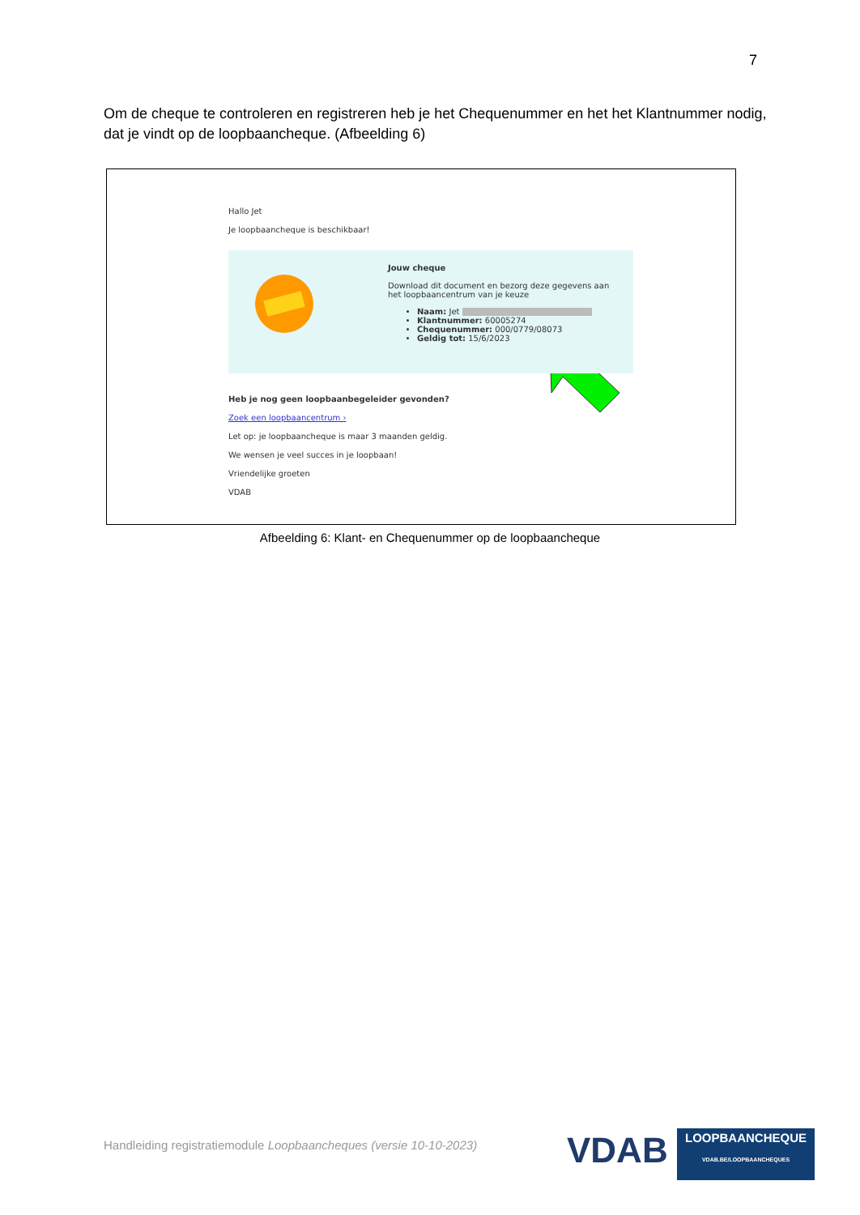7
Om de cheque te controleren en registreren heb je het Chequenummer en het het Klantnummer nodig, dat je vindt op de loopbaancheque. (Afbeelding 6)
Hallo Jet
Je loopbaancheque is beschikbaar!
Jouw cheque
Download dit document en bezorg deze gegevens aan het loopbaancentrum van je keuze
Naam: Jet
Klantnummer: 60005274
Chequenummer: 000/0779/08073
Geldig tot: 15/6/2023
Heb je nog geen loopbaanbegeleider gevonden?
Zoek een loopbaancentrum ›
Let op: je loopbaancheque is maar 3 maanden geldig.
We wensen je veel succes in je loopbaan!
Vriendelijke groeten
VDAB
Afbeelding 6: Klant- en Chequenummer op de loopbaancheque
Handleiding registratiemodule Loopbaancheques (versie 10-10-2023)
VDAB
LOOPBAANCHEQUE
VDAB.BE/LOOPBAANCHEQUES